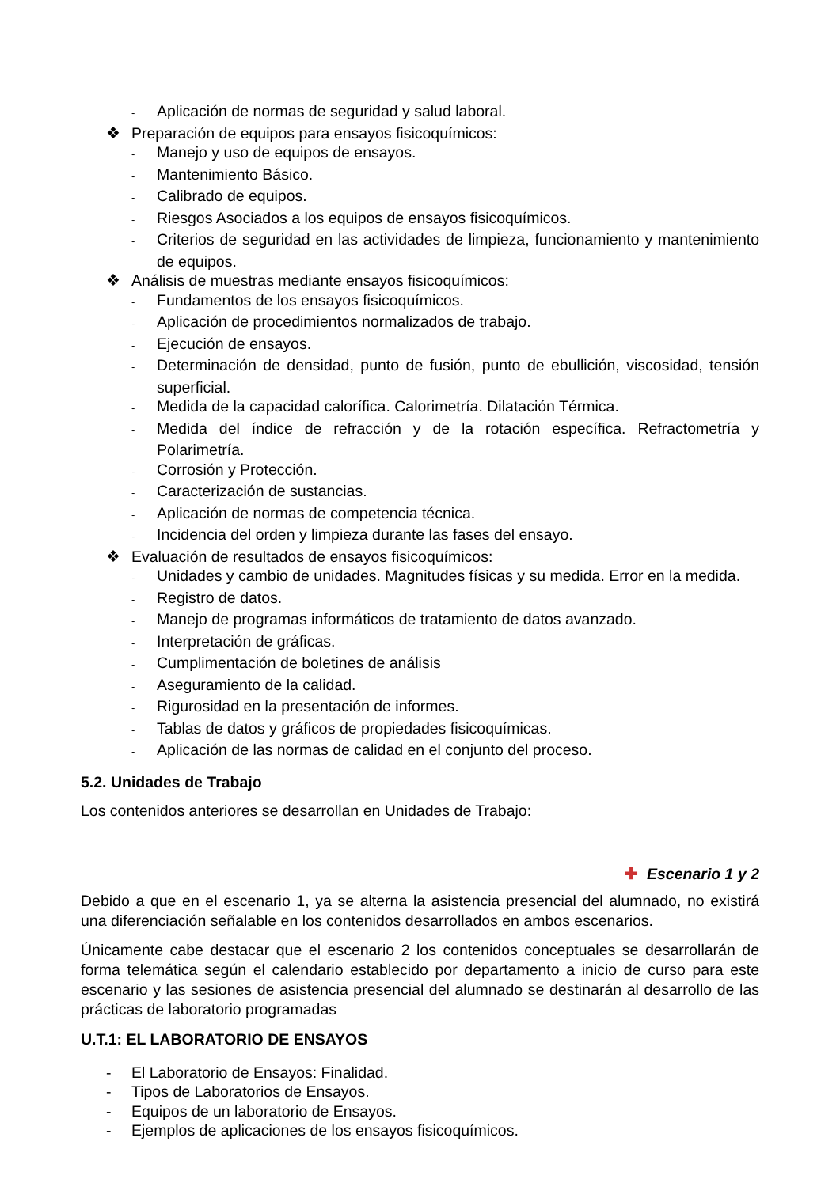- Aplicación de normas de seguridad y salud laboral.
❖ Preparación de equipos para ensayos fisicoquímicos:
- Manejo y uso de equipos de ensayos.
- Mantenimiento Básico.
- Calibrado de equipos.
- Riesgos Asociados a los equipos de ensayos fisicoquímicos.
- Criterios de seguridad en las actividades de limpieza, funcionamiento y mantenimiento de equipos.
❖ Análisis de muestras mediante ensayos fisicoquímicos:
- Fundamentos de los ensayos fisicoquímicos.
- Aplicación de procedimientos normalizados de trabajo.
- Ejecución de ensayos.
- Determinación de densidad, punto de fusión, punto de ebullición, viscosidad, tensión superficial.
- Medida de la capacidad calorífica. Calorimetría. Dilatación Térmica.
- Medida del índice de refracción y de la rotación específica. Refractometría y Polarimetría.
- Corrosión y Protección.
- Caracterización de sustancias.
- Aplicación de normas de competencia técnica.
- Incidencia del orden y limpieza durante las fases del ensayo.
❖ Evaluación de resultados de ensayos fisicoquímicos:
- Unidades y cambio de unidades. Magnitudes físicas y su medida. Error en la medida.
- Registro de datos.
- Manejo de programas informáticos de tratamiento de datos avanzado.
- Interpretación de gráficas.
- Cumplimentación de boletines de análisis
- Aseguramiento de la calidad.
- Rigurosidad en la presentación de informes.
- Tablas de datos y gráficos de propiedades fisicoquímicas.
- Aplicación de las normas de calidad en el conjunto del proceso.
5.2. Unidades de Trabajo
Los contenidos anteriores se desarrollan en Unidades de Trabajo:
✚ Escenario 1 y 2
Debido a que en el escenario 1, ya se alterna la asistencia presencial del alumnado, no existirá una diferenciación señalable en los contenidos desarrollados en ambos escenarios.
Únicamente cabe destacar que el escenario 2 los contenidos conceptuales se desarrollarán de forma telemática según el calendario establecido por departamento a inicio de curso para este escenario y las sesiones de asistencia presencial del alumnado se destinarán al desarrollo de las prácticas de laboratorio programadas
U.T.1: EL LABORATORIO DE ENSAYOS
- El Laboratorio de Ensayos: Finalidad.
- Tipos de Laboratorios de Ensayos.
- Equipos de un laboratorio de Ensayos.
- Ejemplos de aplicaciones de los ensayos fisicoquímicos.